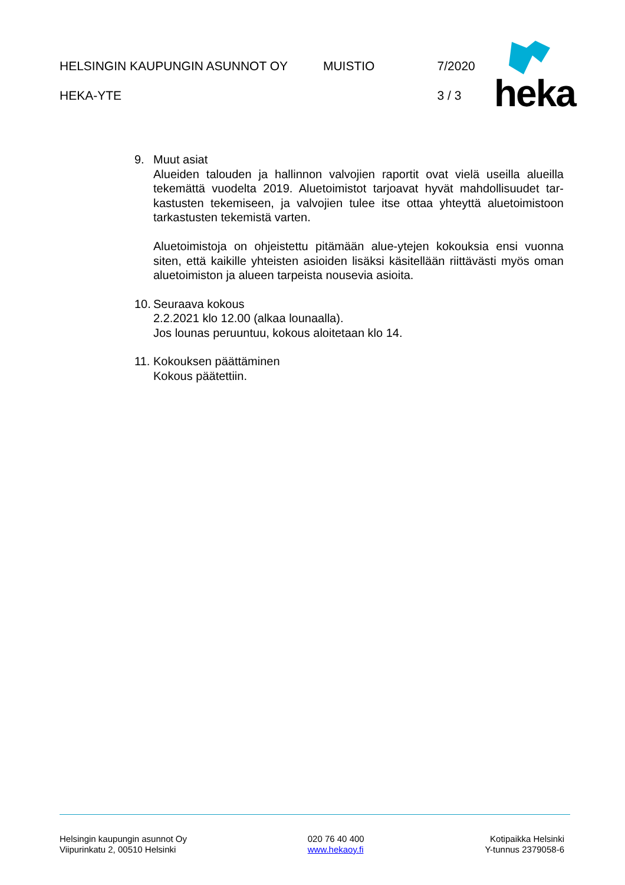HELSINGIN KAUPUNGIN ASUNNOT OY MUISTIO 7/2020
HEKA-YTE 3 / 3
heka
9. Muut asiat
Alueiden talouden ja hallinnon valvojien raportit ovat vielä useilla alueilla tekemättä vuodelta 2019. Aluetoimistot tarjoavat hyvät mahdollisuudet tar-kastusten tekemiseen, ja valvojien tulee itse ottaa yhteyttä aluetoimistoon tarkastusten tekemistä varten.
Aluetoimistoja on ohjeistettu pitämään alue-ytejen kokouksia ensi vuonna siten, että kaikille yhteisten asioiden lisäksi käsitellään riittävästi myös oman aluetoimiston ja alueen tarpeista nousevia asioita.
10.
Seuraava kokous
2.2.2021 klo 12.00 (alkaa lounaalla).
Jos lounas peruuntuu, kokous aloitetaan klo 14.
11.
Kokouksen päättäminen
Kokous päätettiin.
Helsingin kaupungin asunnot Oy
Viipurinkatu 2, 00510 Helsinki
020 76 40 400
www.hekaoy.fi
Kotipaikka Helsinki
Y-tunnus 2379058-6